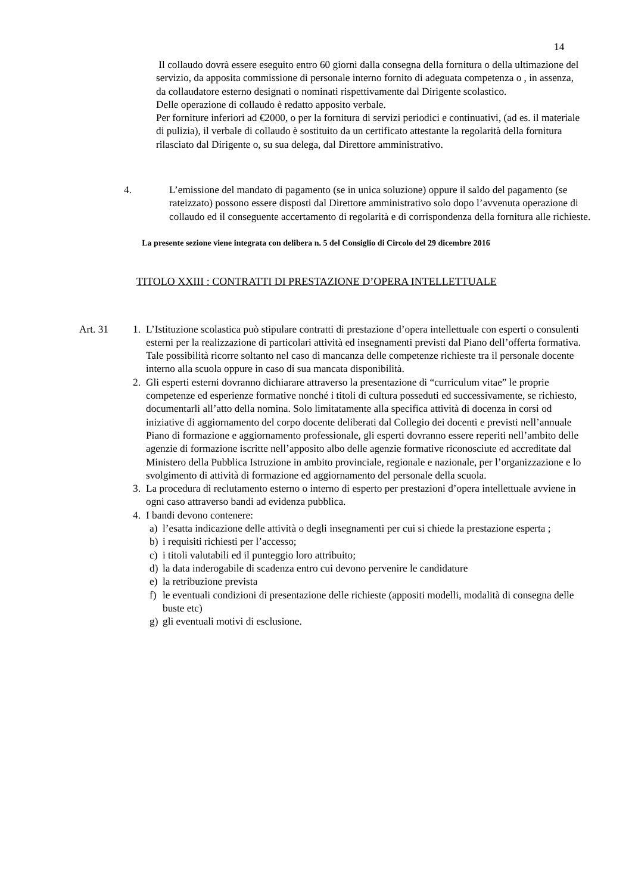14
Il collaudo dovrà essere eseguito entro 60 giorni dalla consegna della fornitura o della ultimazione del servizio, da apposita commissione di personale interno fornito di adeguata competenza o , in assenza, da collaudatore esterno designati o nominati rispettivamente dal Dirigente scolastico.
Delle operazione di collaudo è redatto apposito verbale.
Per forniture inferiori ad €2000, o per la fornitura di servizi periodici e continuativi, (ad es. il materiale di pulizia), il verbale di collaudo è sostituito da un certificato attestante la regolarità della fornitura rilasciato dal Dirigente o, su sua delega, dal Direttore amministrativo.
4. L’emissione del mandato di pagamento (se in unica soluzione) oppure il saldo del pagamento (se rateizzato) possono essere disposti dal Direttore amministrativo solo dopo l’avvenuta operazione di collaudo ed il conseguente accertamento di regolarità e di corrispondenza della fornitura alle richieste.
La presente sezione viene integrata con delibera n. 5 del Consiglio di Circolo del 29 dicembre 2016
TITOLO XXIII : CONTRATTI DI PRESTAZIONE D’OPERA INTELLETTUALE
Art. 31 1. L’Istituzione scolastica può stipulare contratti di prestazione d’opera intellettuale con esperti o consulenti esterni per la realizzazione di particolari attività ed insegnamenti previsti dal Piano dell’offerta formativa. Tale possibilità ricorre soltanto nel caso di mancanza delle competenze richieste tra il personale docente interno alla scuola oppure in caso di sua mancata disponibilità.
2. Gli esperti esterni dovranno dichiarare attraverso la presentazione di “curriculum vitae” le proprie competenze ed esperienze formative nonché i titoli di cultura posseduti ed successivamente, se richiesto, documentarli all’atto della nomina. Solo limitatamente alla specifica attività di docenza in corsi od iniziative di aggiornamento del corpo docente deliberati dal Collegio dei docenti e previsti nell’annuale Piano di formazione e aggiornamento professionale, gli esperti dovranno essere reperiti nell’ambito delle agenzie di formazione iscritte nell’apposito albo delle agenzie formative riconosciute ed accreditate dal Ministero della Pubblica Istruzione in ambito provinciale, regionale e nazionale, per l’organizzazione e lo svolgimento di attività di formazione ed aggiornamento del personale della scuola.
3. La procedura di reclutamento esterno o interno di esperto per prestazioni d’opera intellettuale avviene in ogni caso attraverso bandi ad evidenza pubblica.
4. I bandi devono contenere:
a) l’esatta indicazione delle attività o degli insegnamenti per cui si chiede la prestazione esperta ;
b) i requisiti richiesti per l’accesso;
c) i titoli valutabili ed il punteggio loro attribuito;
d) la data inderogabile di scadenza entro cui devono pervenire le candidature
e) la retribuzione prevista
f) le eventuali condizioni di presentazione delle richieste (appositi modelli, modalità di consegna delle buste etc)
g) gli eventuali motivi di esclusione.